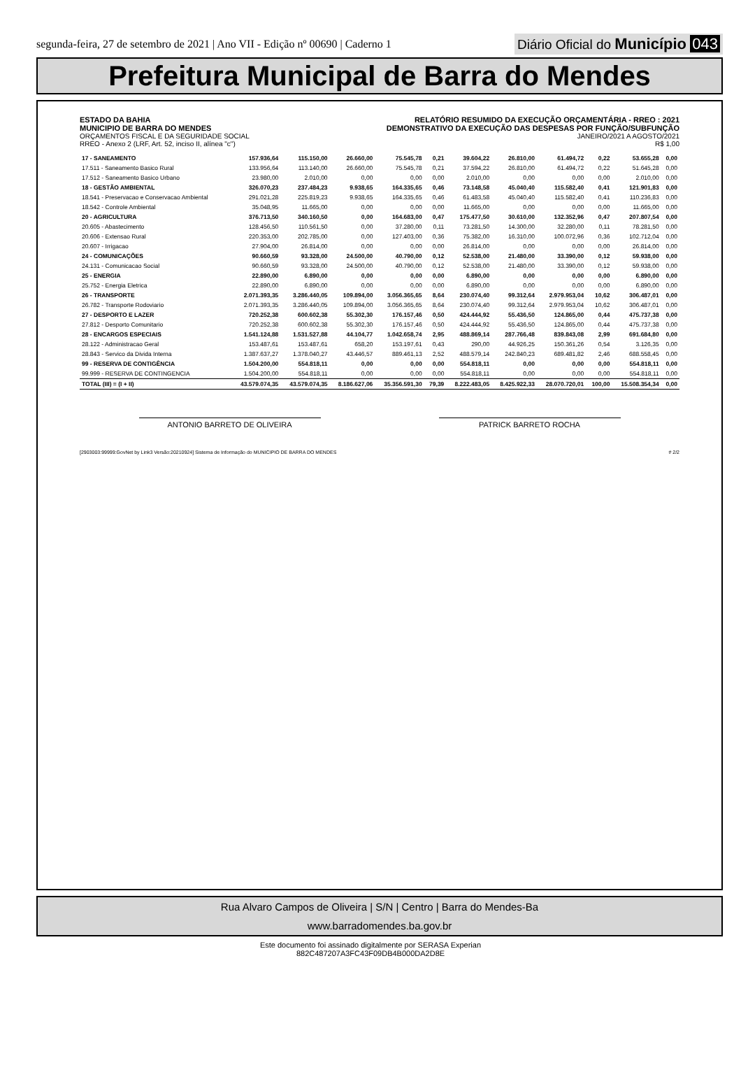segunda-feira, 27 de setembro de 2021 | Ano VII - Edição nº 00690 | Caderno 1
Diário Oficial do Município 043
Prefeitura Municipal de Barra do Mendes
ESTADO DA BAHIA
MUNICIPIO DE BARRA DO MENDES
ORÇAMENTOS FISCAL E DA SEGURIDADE SOCIAL
RREO - Anexo 2 (LRF, Art. 52, inciso II, alínea "c")
RELATÓRIO RESUMIDO DA EXECUÇÃO ORÇAMENTÁRIA - RREO : 2021
DEMONSTRATIVO DA EXECUÇÃO DAS DESPESAS POR FUNÇÃO/SUBFUNÇÃO
JANEIRO/2021 A AGOSTO/2021
R$ 1,00
| 17 - SANEAMENTO | 157.936,64 | 115.150,00 | 26.660,00 | 75.545,78 | 0,21 | 39.604,22 | 26.810,00 | 61.494,72 | 0,22 | 53.655,28 | 0,00 |
| 17.511 - Saneamento Basico Rural | 133.956,64 | 113.140,00 | 26.660,00 | 75.545,78 | 0,21 | 37.594,22 | 26.810,00 | 61.494,72 | 0,22 | 51.645,28 | 0,00 |
| 17.512 - Saneamento Basico Urbano | 23.980,00 | 2.010,00 | 0,00 | 0,00 | 0,00 | 2.010,00 | 0,00 | 0,00 | 0,00 | 2.010,00 | 0,00 |
| 18 - GESTÃO AMBIENTAL | 326.070,23 | 237.484,23 | 9.938,65 | 164.335,65 | 0,46 | 73.148,58 | 45.040,40 | 115.582,40 | 0,41 | 121.901,83 | 0,00 |
| 18.541 - Preservacao e Conservacao Ambiental | 291.021,28 | 225.819,23 | 9.938,65 | 164.335,65 | 0,46 | 61.483,58 | 45.040,40 | 115.582,40 | 0,41 | 110.236,83 | 0,00 |
| 18.542 - Controle Ambiental | 35.048,95 | 11.665,00 | 0,00 | 0,00 | 0,00 | 11.665,00 | 0,00 | 0,00 | 0,00 | 11.665,00 | 0,00 |
| 20 - AGRICULTURA | 376.713,50 | 340.160,50 | 0,00 | 164.683,00 | 0,47 | 175.477,50 | 30.610,00 | 132.352,96 | 0,47 | 207.807,54 | 0,00 |
| 20.605 - Abastecimento | 128.456,50 | 110.561,50 | 0,00 | 37.280,00 | 0,11 | 73.281,50 | 14.300,00 | 32.280,00 | 0,11 | 78.281,50 | 0,00 |
| 20.606 - Extensao Rural | 220.353,00 | 202.785,00 | 0,00 | 127.403,00 | 0,36 | 75.382,00 | 16.310,00 | 100.072,96 | 0,36 | 102.712,04 | 0,00 |
| 20.607 - Irrigacao | 27.904,00 | 26.814,00 | 0,00 | 0,00 | 0,00 | 26.814,00 | 0,00 | 0,00 | 0,00 | 26.814,00 | 0,00 |
| 24 - COMUNICAÇÕES | 90.660,59 | 93.328,00 | 24.500,00 | 40.790,00 | 0,12 | 52.538,00 | 21.480,00 | 33.390,00 | 0,12 | 59.938,00 | 0,00 |
| 24.131 - Comunicacao Social | 90.660,59 | 93.328,00 | 24.500,00 | 40.790,00 | 0,12 | 52.538,00 | 21.480,00 | 33.390,00 | 0,12 | 59.938,00 | 0,00 |
| 25 - ENERGIA | 22.890,00 | 6.890,00 | 0,00 | 0,00 | 0,00 | 6.890,00 | 0,00 | 0,00 | 0,00 | 6.890,00 | 0,00 |
| 25.752 - Energia Eletrica | 22.890,00 | 6.890,00 | 0,00 | 0,00 | 0,00 | 6.890,00 | 0,00 | 0,00 | 0,00 | 6.890,00 | 0,00 |
| 26 - TRANSPORTE | 2.071.393,35 | 3.286.440,05 | 109.894,00 | 3.056.365,65 | 8,64 | 230.074,40 | 99.312,64 | 2.979.953,04 | 10,62 | 306.487,01 | 0,00 |
| 26.782 - Transporte Rodoviario | 2.071.393,35 | 3.286.440,05 | 109.894,00 | 3.056.365,65 | 8,64 | 230.074,40 | 99.312,64 | 2.979.953,04 | 10,62 | 306.487,01 | 0,00 |
| 27 - DESPORTO E LAZER | 720.252,38 | 600.602,38 | 55.302,30 | 176.157,46 | 0,50 | 424.444,92 | 55.436,50 | 124.865,00 | 0,44 | 475.737,38 | 0,00 |
| 27.812 - Desporto Comunitario | 720.252,38 | 600.602,38 | 55.302,30 | 176.157,46 | 0,50 | 424.444,92 | 55.436,50 | 124.865,00 | 0,44 | 475.737,38 | 0,00 |
| 28 - ENCARGOS ESPECIAIS | 1.541.124,88 | 1.531.527,88 | 44.104,77 | 1.042.658,74 | 2,95 | 488.869,14 | 287.766,48 | 839.843,08 | 2,99 | 691.684,80 | 0,00 |
| 28.122 - Administracao Geral | 153.487,61 | 153.487,61 | 658,20 | 153.197,61 | 0,43 | 290,00 | 44.926,25 | 150.361,26 | 0,54 | 3.126,35 | 0,00 |
| 28.843 - Servico da Divida Interna | 1.387.637,27 | 1.378.040,27 | 43.446,57 | 889.461,13 | 2,52 | 488.579,14 | 242.840,23 | 689.481,82 | 2,46 | 688.558,45 | 0,00 |
| 99 - RESERVA DE CONTIGÊNCIA | 1.504.200,00 | 554.818,11 | 0,00 | 0,00 | 0,00 | 554.818,11 | 0,00 | 0,00 | 0,00 | 554.818,11 | 0,00 |
| 99.999 - RESERVA DE CONTINGENCIA | 1.504.200,00 | 554.818,11 | 0,00 | 0,00 | 0,00 | 554.818,11 | 0,00 | 0,00 | 0,00 | 554.818,11 | 0,00 |
| TOTAL (III) = (I + II) | 43.579.074,35 | 43.579.074,35 | 8.186.627,06 | 35.356.591,30 | 79,39 | 8.222.483,05 | 8.425.922,33 | 28.070.720,01 | 100,00 | 15.508.354,34 | 0,00 |
ANTONIO BARRETO DE OLIVEIRA PATRICK BARRETO ROCHA
[2903003:99999:GovNet by Link3 Versão:20210924] Sistema de Informação do MUNICIPIO DE BARRA DO MENDES # 2/2
Rua Alvaro Campos de Oliveira | S/N | Centro | Barra do Mendes-Ba
www.barradomendes.ba.gov.br
Este documento foi assinado digitalmente por SERASA Experian
882C487207A3FC43F09DB4B000DA2D8E